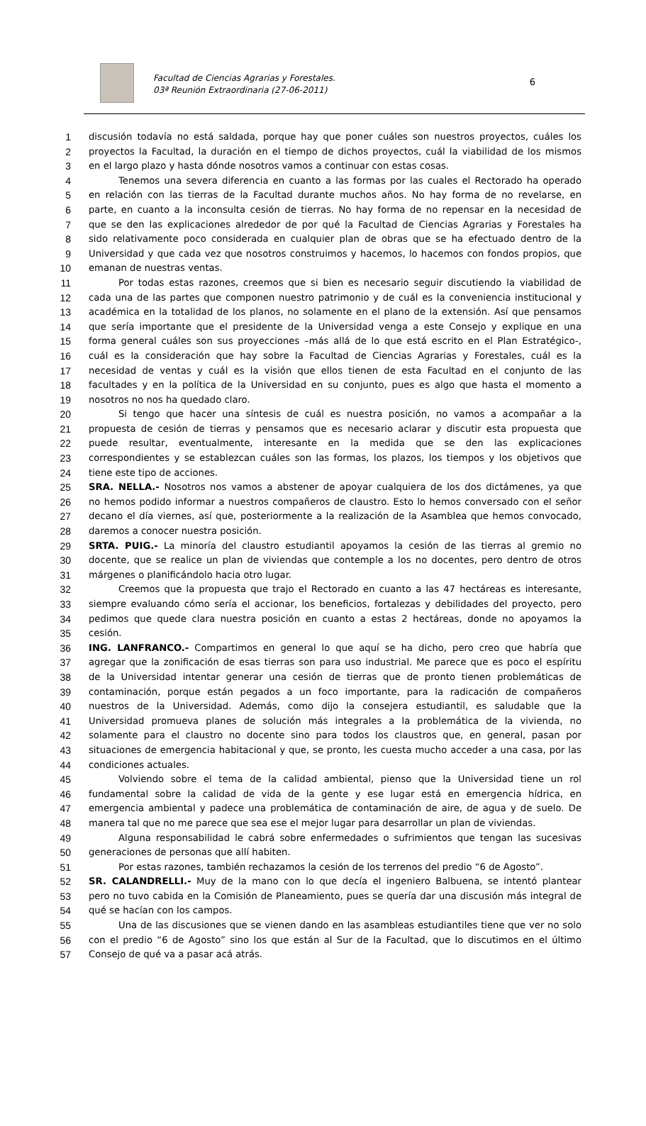Facultad de Ciencias Agrarias y Forestales.
03ª Reunión Extraordinaria (27-06-2011)
6
1 discusión todavía no está saldada, porque hay que poner cuáles son nuestros proyectos, cuáles los
2 proyectos la Facultad, la duración en el tiempo de dichos proyectos, cuál la viabilidad de los mismos
3 en el largo plazo y hasta dónde nosotros vamos a continuar con estas cosas.
4 Tenemos una severa diferencia en cuanto a las formas por las cuales el Rectorado ha operado
5 en relación con las tierras de la Facultad durante muchos años. No hay forma de no revelarse, en
6 parte, en cuanto a la inconsulta cesión de tierras. No hay forma de no repensar en la necesidad de
7 que se den las explicaciones alrededor de por qué la Facultad de Ciencias Agrarias y Forestales ha
8 sido relativamente poco considerada en cualquier plan de obras que se ha efectuado dentro de la
9 Universidad y que cada vez que nosotros construimos y hacemos, lo hacemos con fondos propios, que
10 emanan de nuestras ventas.
11 Por todas estas razones, creemos que si bien es necesario seguir discutiendo la viabilidad de
12 cada una de las partes que componen nuestro patrimonio y de cuál es la conveniencia institucional y
13 académica en la totalidad de los planos, no solamente en el plano de la extensión. Así que pensamos
14 que sería importante que el presidente de la Universidad venga a este Consejo y explique en una
15 forma general cuáles son sus proyecciones –más allá de lo que está escrito en el Plan Estratégico-,
16 cuál es la consideración que hay sobre la Facultad de Ciencias Agrarias y Forestales, cuál es la
17 necesidad de ventas y cuál es la visión que ellos tienen de esta Facultad en el conjunto de las
18 facultades y en la política de la Universidad en su conjunto, pues es algo que hasta el momento a
19 nosotros no nos ha quedado claro.
20 Si tengo que hacer una síntesis de cuál es nuestra posición, no vamos a acompañar a la
21 propuesta de cesión de tierras y pensamos que es necesario aclarar y discutir esta propuesta que
22 puede resultar, eventualmente, interesante en la medida que se den las explicaciones
23 correspondientes y se establezcan cuáles son las formas, los plazos, los tiempos y los objetivos que
24 tiene este tipo de acciones.
25 SRA. NELLA.- Nosotros nos vamos a abstener de apoyar cualquiera de los dos dictámenes, ya que
26 no hemos podido informar a nuestros compañeros de claustro. Esto lo hemos conversado con el señor
27 decano el día viernes, así que, posteriormente a la realización de la Asamblea que hemos convocado,
28 daremos a conocer nuestra posición.
29 SRTA. PUIG.- La minoría del claustro estudiantil apoyamos la cesión de las tierras al gremio no
30 docente, que se realice un plan de viviendas que contemple a los no docentes, pero dentro de otros
31 márgenes o planificándolo hacia otro lugar.
32 Creemos que la propuesta que trajo el Rectorado en cuanto a las 47 hectáreas es interesante,
33 siempre evaluando cómo sería el accionar, los beneficios, fortalezas y debilidades del proyecto, pero
34 pedimos que quede clara nuestra posición en cuanto a estas 2 hectáreas, donde no apoyamos la
35 cesión.
36 ING. LANFRANCO.- Compartimos en general lo que aquí se ha dicho, pero creo que habría que
37 agregar que la zonificación de esas tierras son para uso industrial. Me parece que es poco el espíritu
38 de la Universidad intentar generar una cesión de tierras que de pronto tienen problemáticas de
39 contaminación, porque están pegados a un foco importante, para la radicación de compañeros
40 nuestros de la Universidad. Además, como dijo la consejera estudiantil, es saludable que la
41 Universidad promueva planes de solución más integrales a la problemática de la vivienda, no
42 solamente para el claustro no docente sino para todos los claustros que, en general, pasan por
43 situaciones de emergencia habitacional y que, se pronto, les cuesta mucho acceder a una casa, por las
44 condiciones actuales.
45 Volviendo sobre el tema de la calidad ambiental, pienso que la Universidad tiene un rol
46 fundamental sobre la calidad de vida de la gente y ese lugar está en emergencia hídrica, en
47 emergencia ambiental y padece una problemática de contaminación de aire, de agua y de suelo. De
48 manera tal que no me parece que sea ese el mejor lugar para desarrollar un plan de viviendas.
49 Alguna responsabilidad le cabrá sobre enfermedades o sufrimientos que tengan las sucesivas
50 generaciones de personas que allí habiten.
51 Por estas razones, también rechazamos la cesión de los terrenos del predio “6 de Agosto”.
52 SR. CALANDRELLI.- Muy de la mano con lo que decía el ingeniero Balbuena, se intentó plantear
53 pero no tuvo cabida en la Comisión de Planeamiento, pues se quería dar una discusión más integral de
54 qué se hacían con los campos.
55 Una de las discusiones que se vienen dando en las asambleas estudiantiles tiene que ver no solo
56 con el predio “6 de Agosto” sino los que están al Sur de la Facultad, que lo discutimos en el último
57 Consejo de qué va a pasar acá atrás.